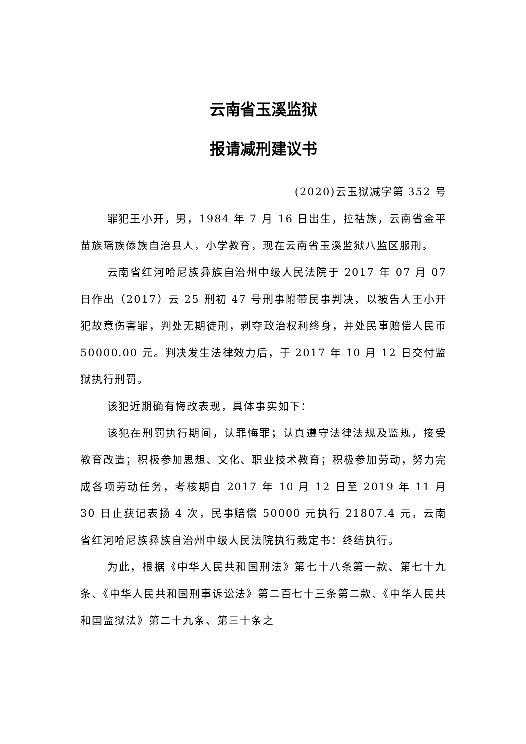云南省玉溪监狱
报请减刑建议书
(2020)云玉狱减字第 352 号
罪犯王小开，男，1984 年 7 月 16 日出生，拉祜族，云南省金平苗族瑶族傣族自治县人，小学教育，现在云南省玉溪监狱八监区服刑。
云南省红河哈尼族彝族自治州中级人民法院于 2017 年 07 月 07 日作出（2017）云 25 刑初 47 号刑事附带民事判决，以被告人王小开犯故意伤害罪，判处无期徒刑，剥夺政治权利终身，并处民事赔偿人民币 50000.00 元。判决发生法律效力后，于 2017 年 10 月 12 日交付监狱执行刑罚。
该犯近期确有悔改表现，具体事实如下：
该犯在刑罚执行期间，认罪悔罪；认真遵守法律法规及监规，接受教育改造；积极参加思想、文化、职业技术教育；积极参加劳动，努力完成各项劳动任务，考核期自 2017 年 10 月 12 日至 2019 年 11 月 30 日止获记表扬 4 次，民事赔偿 50000 元执行 21807.4 元，云南省红河哈尼族彝族自治州中级人民法院执行裁定书：终结执行。
为此，根据《中华人民共和国刑法》第七十八条第一款、第七十九条、《中华人民共和国刑事诉讼法》第二百七十三条第二款、《中华人民共和国监狱法》第二十九条、第三十条之